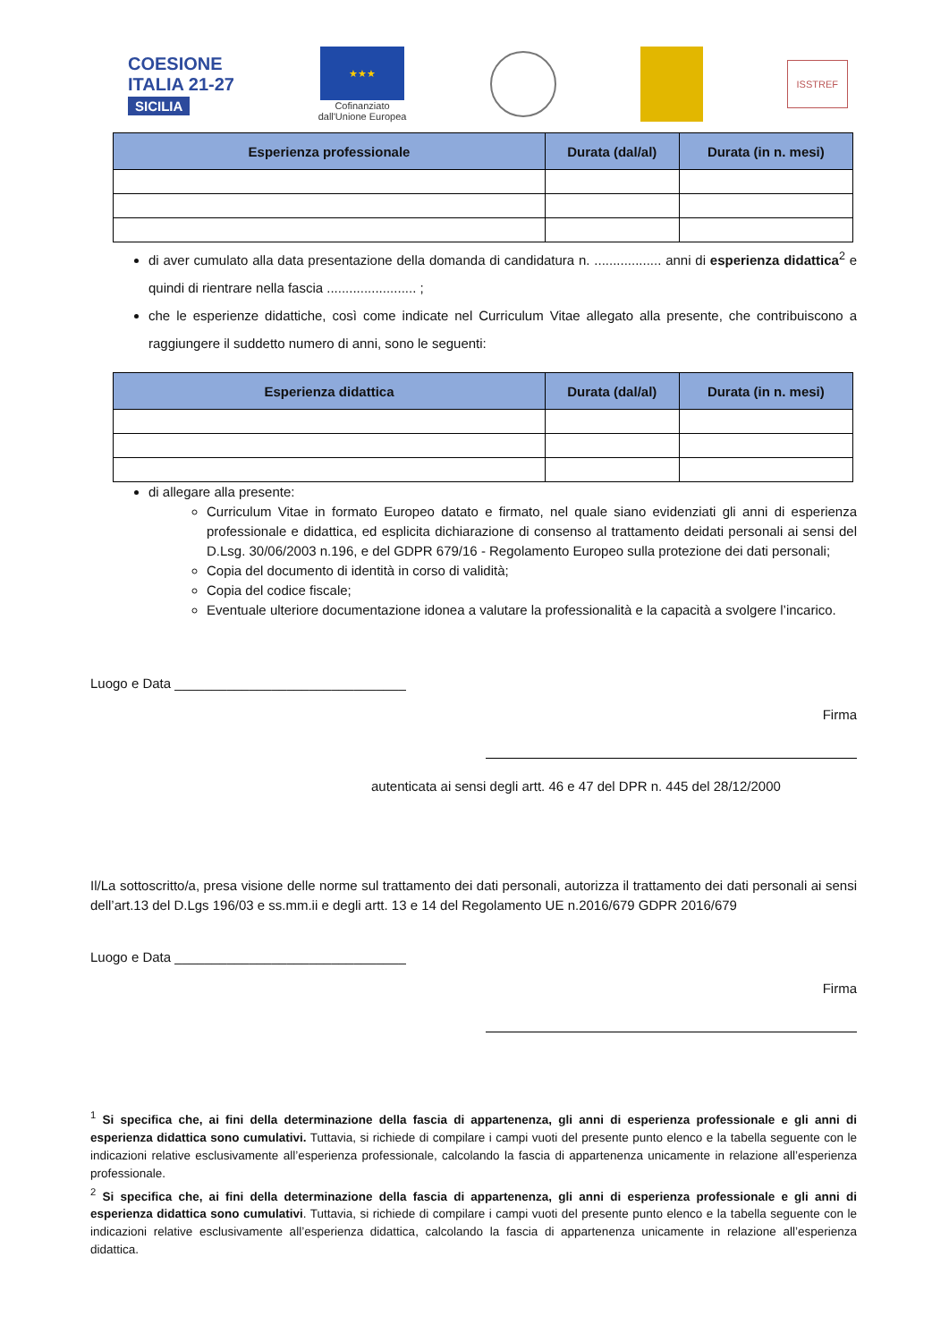COESIONE
ITALIA 21-27
SICILIA
★★★
Cofinanziato
dall'Unione Europea
ISSTREF
| Esperienza professionale | Durata (dal/al) | Durata (in n. mesi) |
| --- | --- | --- |
di aver cumulato alla data presentazione della domanda di candidatura n. .................. anni di esperienza didattica<sup>2</sup> e quindi di rientrare nella fascia ........................ ;
che le esperienze didattiche, così come indicate nel Curriculum Vitae allegato alla presente, che contribuiscono a raggiungere il suddetto numero di anni, sono le seguenti:
| Esperienza didattica | Durata (dal/al) | Durata (in n. mesi) |
| --- | --- | --- |
di allegare alla presente:
Curriculum Vitae in formato Europeo datato e firmato, nel quale siano evidenziati gli anni di esperienza professionale e didattica, ed esplicita dichiarazione di consenso al trattamento deidati personali ai sensi del D.Lsg. 30/06/2003 n.196, e del GDPR 679/16 - Regolamento Europeo sulla protezione dei dati personali;
Copia del documento di identità in corso di validità;
Copia del codice fiscale;
Eventuale ulteriore documentazione idonea a valutare la professionalità e la capacità a svolgere l’incarico.
Luogo e Data _______________________________
Firma
autenticata ai sensi degli artt. 46 e 47 del DPR n. 445 del 28/12/2000
Il/La sottoscritto/a, presa visione delle norme sul trattamento dei dati personali, autorizza il trattamento dei dati personali ai sensi dell’art.13 del D.Lgs 196/03 e ss.mm.ii e degli artt. 13 e 14 del Regolamento UE n.2016/679 GDPR 2016/679
Luogo e Data _______________________________
Firma
<sup>1</sup> Si specifica che, ai fini della determinazione della fascia di appartenenza, gli anni di esperienza professionale e gli anni di esperienza didattica sono cumulativi. Tuttavia, si richiede di compilare i campi vuoti del presente punto elenco e la tabella seguente con le indicazioni relative esclusivamente all’esperienza professionale, calcolando la fascia di appartenenza unicamente in relazione all’esperienza professionale.
<sup>2</sup> Si specifica che, ai fini della determinazione della fascia di appartenenza, gli anni di esperienza professionale e gli anni di esperienza didattica sono cumulativi. Tuttavia, si richiede di compilare i campi vuoti del presente punto elenco e la tabella seguente con le indicazioni relative esclusivamente all’esperienza didattica, calcolando la fascia di appartenenza unicamente in relazione all’esperienza didattica.